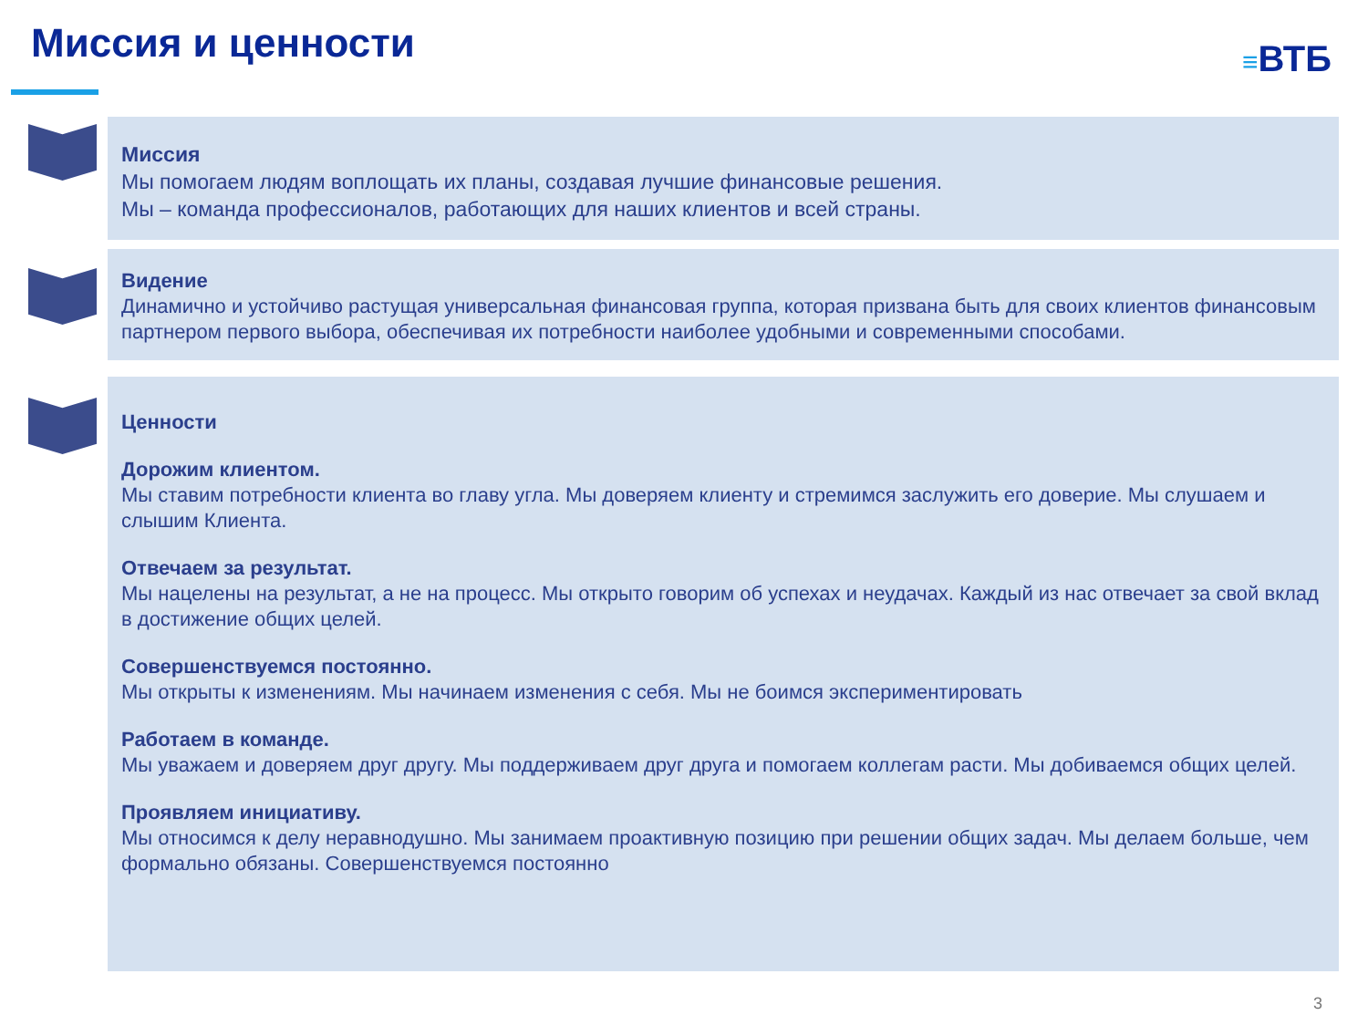Миссия и ценности ≡ВТБ
Миссия
Мы помогаем людям воплощать их планы, создавая лучшие финансовые решения.
Мы – команда профессионалов, работающих для наших клиентов и всей страны.
Видение
Динамично и устойчиво растущая универсальная финансовая группа, которая призвана быть для своих клиентов финансовым партнером первого выбора, обеспечивая их потребности наиболее удобными и современными способами.
Ценности
Дорожим клиентом.
Мы ставим потребности клиента во главу угла. Мы доверяем клиенту и стремимся заслужить его доверие. Мы слушаем и слышим Клиента.
Отвечаем за результат.
Мы нацелены на результат, а не на процесс. Мы открыто говорим об успехах и неудачах. Каждый из нас отвечает за свой вклад в достижение общих целей.
Совершенствуемся постоянно.
Мы открыты к изменениям. Мы начинаем изменения с себя. Мы не боимся экспериментировать
Работаем в команде.
Мы уважаем и доверяем друг другу. Мы поддерживаем друг друга и помогаем коллегам расти. Мы добиваемся общих целей.
Проявляем инициативу.
Мы относимся к делу неравнодушно. Мы занимаем проактивную позицию при решении общих задач. Мы делаем больше, чем формально обязаны. Совершенствуемся постоянно
3